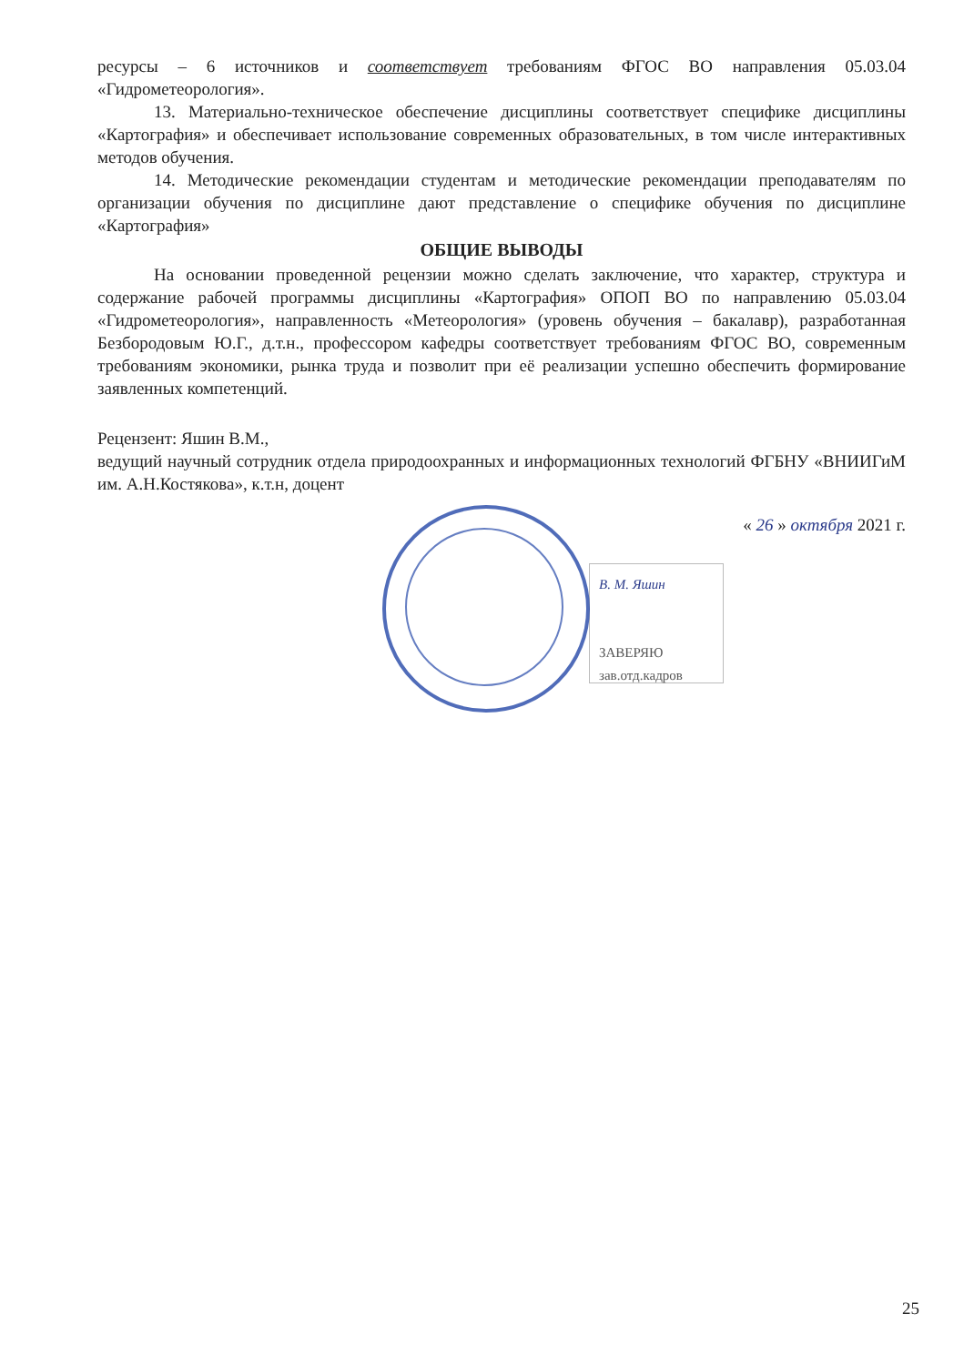ресурсы – 6 источников и соответствует требованиям ФГОС ВО направления 05.03.04 «Гидрометеорология».
13. Материально-техническое обеспечение дисциплины соответствует специфике дисциплины «Картография» и обеспечивает использование современных образовательных, в том числе интерактивных методов обучения.
14. Методические рекомендации студентам и методические рекомендации преподавателям по организации обучения по дисциплине дают представление о специфике обучения по дисциплине «Картография»
ОБЩИЕ ВЫВОДЫ
На основании проведенной рецензии можно сделать заключение, что характер, структура и содержание рабочей программы дисциплины «Картография» ОПОП ВО по направлению 05.03.04 «Гидрометеорология», направленность «Метеорология» (уровень обучения – бакалавр), разработанная Безбородовым Ю.Г., д.т.н., профессором кафедры соответствует требованиям ФГОС ВО, современным требованиям экономики, рынка труда и позволит при её реализации успешно обеспечить формирование заявленных компетенций.
Рецензент: Яшин В.М.,
ведущий научный сотрудник отдела природоохранных и информационных технологий ФГБНУ «ВНИИГиМ им. А.Н.Костякова», к.т.н, доцент
« 26 » октября 2021 г.
В. М. Яшин
ЗАВЕРЯЮ зав.отд.кадров
25